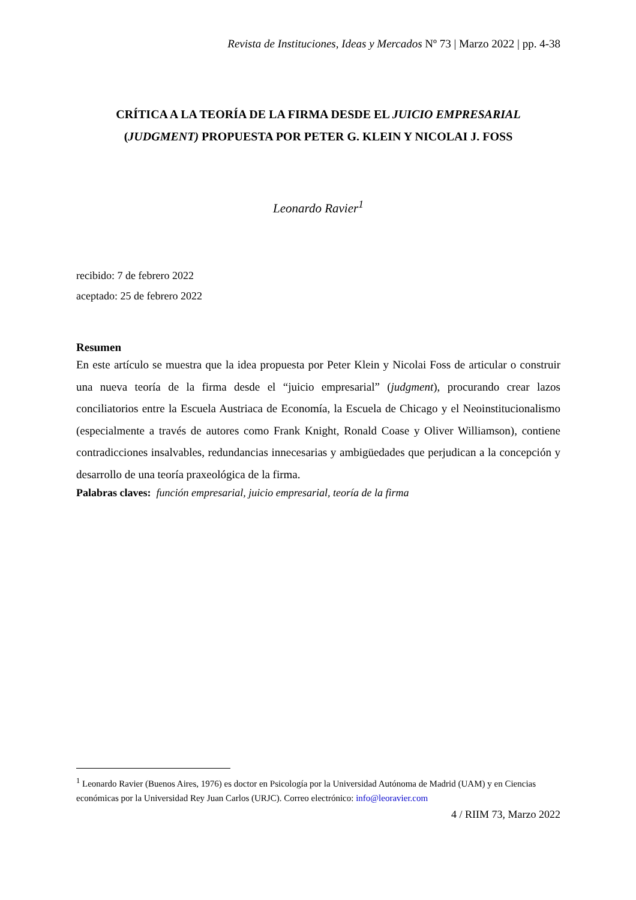Revista de Instituciones, Ideas y Mercados Nº 73 | Marzo 2022 | pp. 4-38
CRÍTICA A LA TEORÍA DE LA FIRMA DESDE EL JUICIO EMPRESARIAL
(JUDGMENT) PROPUESTA POR PETER G. KLEIN Y NICOLAI J. FOSS
Leonardo Ravier<sup>1</sup>
recibido: 7 de febrero 2022
aceptado: 25 de febrero 2022
Resumen
En este artículo se muestra que la idea propuesta por Peter Klein y Nicolai Foss de articular o construir una nueva teoría de la firma desde el “juicio empresarial” (judgment), procurando crear lazos conciliatorios entre la Escuela Austriaca de Economía, la Escuela de Chicago y el Neoinstitucionalismo (especialmente a través de autores como Frank Knight, Ronald Coase y Oliver Williamson), contiene contradicciones insalvables, redundancias innecesarias y ambigüedades que perjudican a la concepción y desarrollo de una teoría praxeológica de la firma.
Palabras claves: función empresarial, juicio empresarial, teoría de la firma
<sup>1</sup> Leonardo Ravier (Buenos Aires, 1976) es doctor en Psicología por la Universidad Autónoma de Madrid (UAM) y en Ciencias económicas por la Universidad Rey Juan Carlos (URJC). Correo electrónico: info@leoravier.com
4 / RIIM 73, Marzo 2022